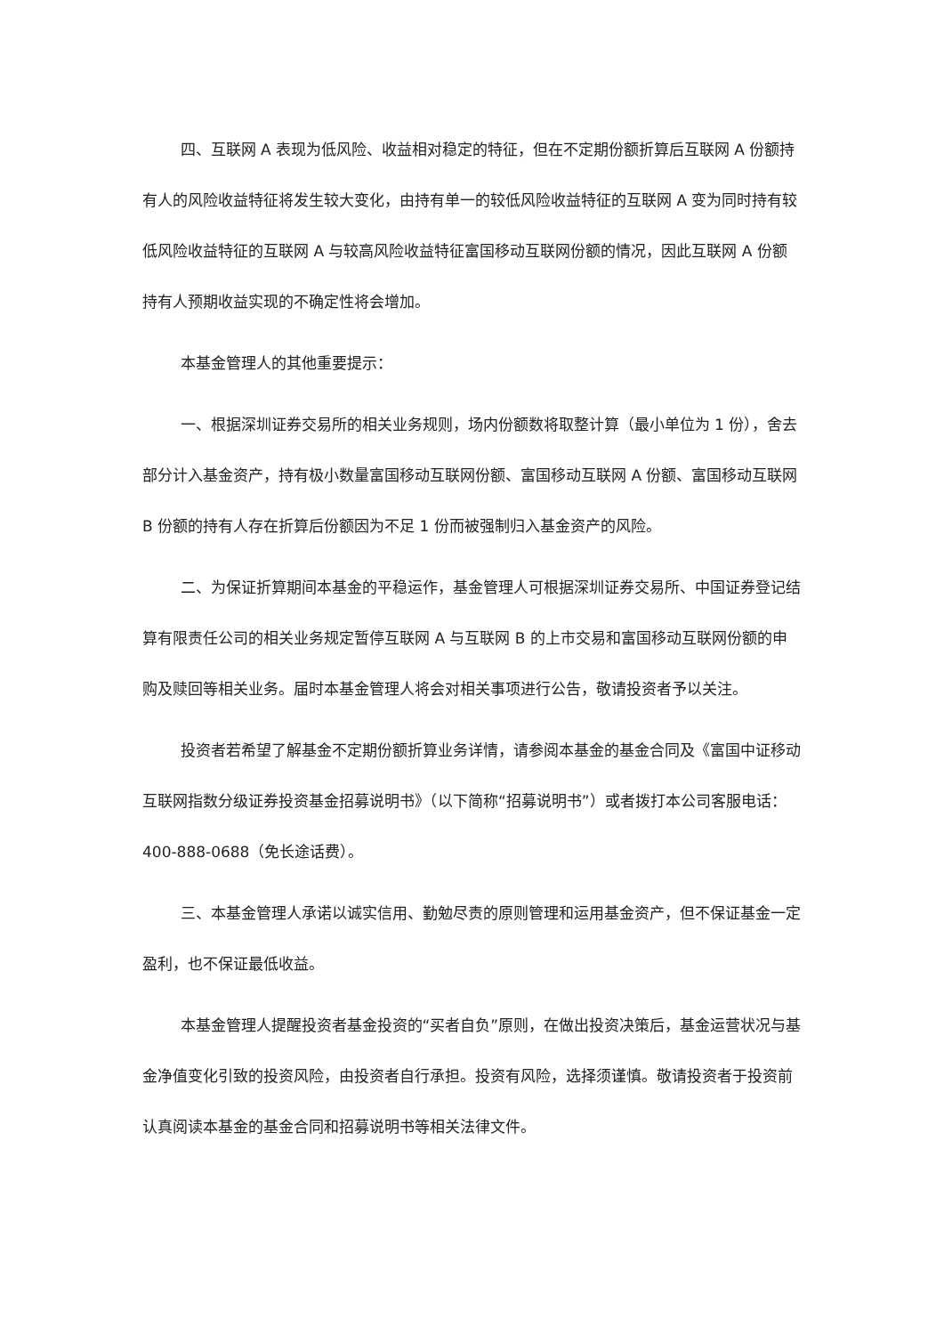四、互联网 A 表现为低风险、收益相对稳定的特征，但在不定期份额折算后互联网 A 份额持有人的风险收益特征将发生较大变化，由持有单一的较低风险收益特征的互联网 A 变为同时持有较低风险收益特征的互联网 A 与较高风险收益特征富国移动互联网份额的情况，因此互联网 A 份额持有人预期收益实现的不确定性将会增加。
本基金管理人的其他重要提示：
一、根据深圳证券交易所的相关业务规则，场内份额数将取整计算（最小单位为 1 份），舍去部分计入基金资产，持有极小数量富国移动互联网份额、富国移动互联网 A 份额、富国移动互联网 B 份额的持有人存在折算后份额因为不足 1 份而被强制归入基金资产的风险。
二、为保证折算期间本基金的平稳运作，基金管理人可根据深圳证券交易所、中国证券登记结算有限责任公司的相关业务规定暂停互联网 A 与互联网 B 的上市交易和富国移动互联网份额的申购及赎回等相关业务。届时本基金管理人将会对相关事项进行公告，敬请投资者予以关注。
投资者若希望了解基金不定期份额折算业务详情，请参阅本基金的基金合同及《富国中证移动互联网指数分级证券投资基金招募说明书》（以下简称“招募说明书”）或者拨打本公司客服电话：400-888-0688（免长途话费）。
三、本基金管理人承诺以诚实信用、勤勉尽责的原则管理和运用基金资产，但不保证基金一定盈利，也不保证最低收益。
本基金管理人提醒投资者基金投资的“买者自负”原则，在做出投资决策后，基金运营状况与基金净值变化引致的投资风险，由投资者自行承担。投资有风险，选择须谨慎。敬请投资者于投资前认真阅读本基金的基金合同和招募说明书等相关法律文件。